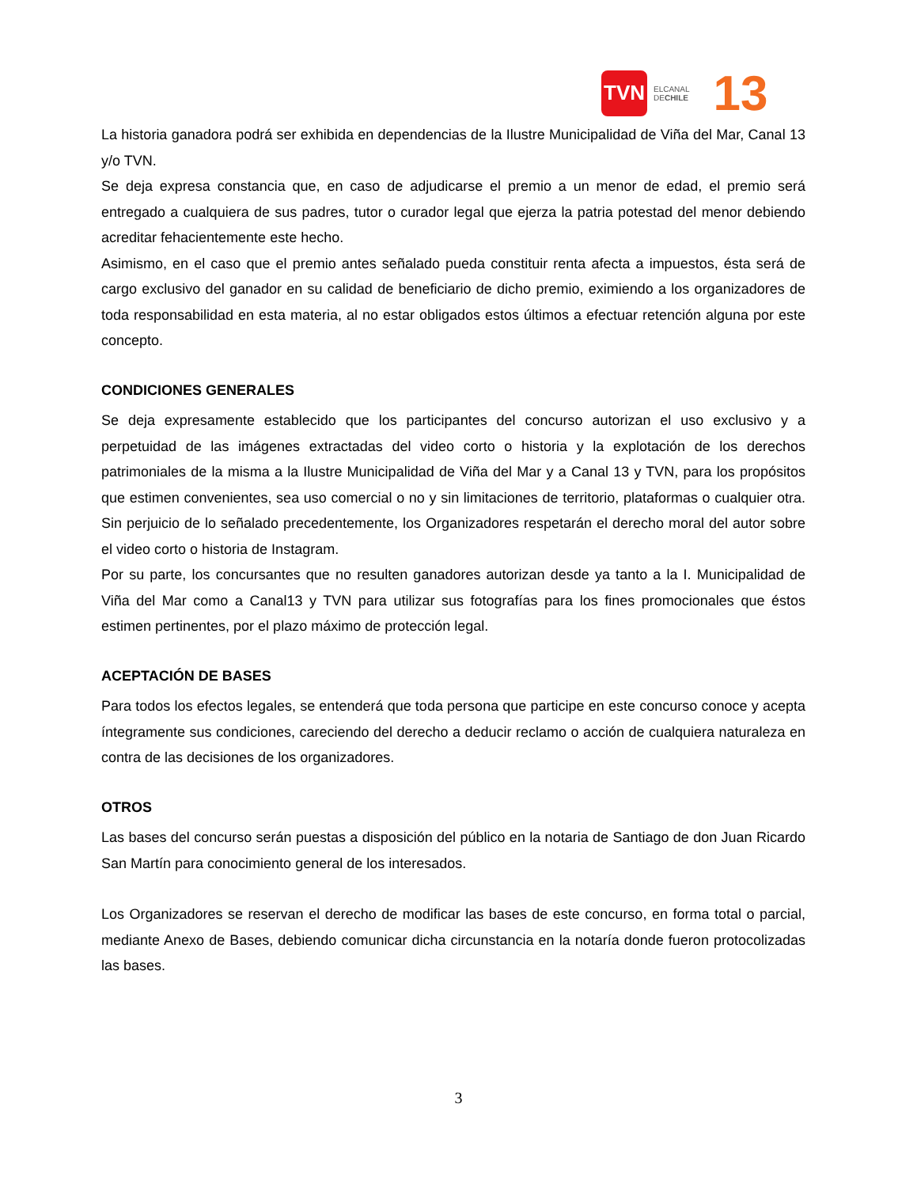TVN
ELCANAL
DECHILE
13
La historia ganadora podrá ser exhibida en dependencias de la Ilustre Municipalidad de Viña del Mar, Canal 13 y/o TVN.
Se deja expresa constancia que, en caso de adjudicarse el premio a un menor de edad, el premio será entregado a cualquiera de sus padres, tutor o curador legal que ejerza la patria potestad del menor debiendo acreditar fehacientemente este hecho.
Asimismo, en el caso que el premio antes señalado pueda constituir renta afecta a impuestos, ésta será de cargo exclusivo del ganador en su calidad de beneficiario de dicho premio, eximiendo a los organizadores de toda responsabilidad en esta materia, al no estar obligados estos últimos a efectuar retención alguna por este concepto.
CONDICIONES GENERALES
Se deja expresamente establecido que los participantes del concurso autorizan el uso exclusivo y a perpetuidad de las imágenes extractadas del video corto o historia y la explotación de los derechos patrimoniales de la misma a la Ilustre Municipalidad de Viña del Mar y a Canal 13 y TVN, para los propósitos que estimen convenientes, sea uso comercial o no y sin limitaciones de territorio, plataformas o cualquier otra. Sin perjuicio de lo señalado precedentemente, los Organizadores respetarán el derecho moral del autor sobre el video corto o historia de Instagram.
Por su parte, los concursantes que no resulten ganadores autorizan desde ya tanto a la I. Municipalidad de Viña del Mar como a Canal13 y TVN para utilizar sus fotografías para los fines promocionales que éstos estimen pertinentes, por el plazo máximo de protección legal.
ACEPTACIÓN DE BASES
Para todos los efectos legales, se entenderá que toda persona que participe en este concurso conoce y acepta íntegramente sus condiciones, careciendo del derecho a deducir reclamo o acción de cualquiera naturaleza en contra de las decisiones de los organizadores.
OTROS
Las bases del concurso serán puestas a disposición del público en la notaria de Santiago de don Juan Ricardo San Martín para conocimiento general de los interesados.
Los Organizadores se reservan el derecho de modificar las bases de este concurso, en forma total o parcial, mediante Anexo de Bases, debiendo comunicar dicha circunstancia en la notaría donde fueron protocolizadas las bases.
3